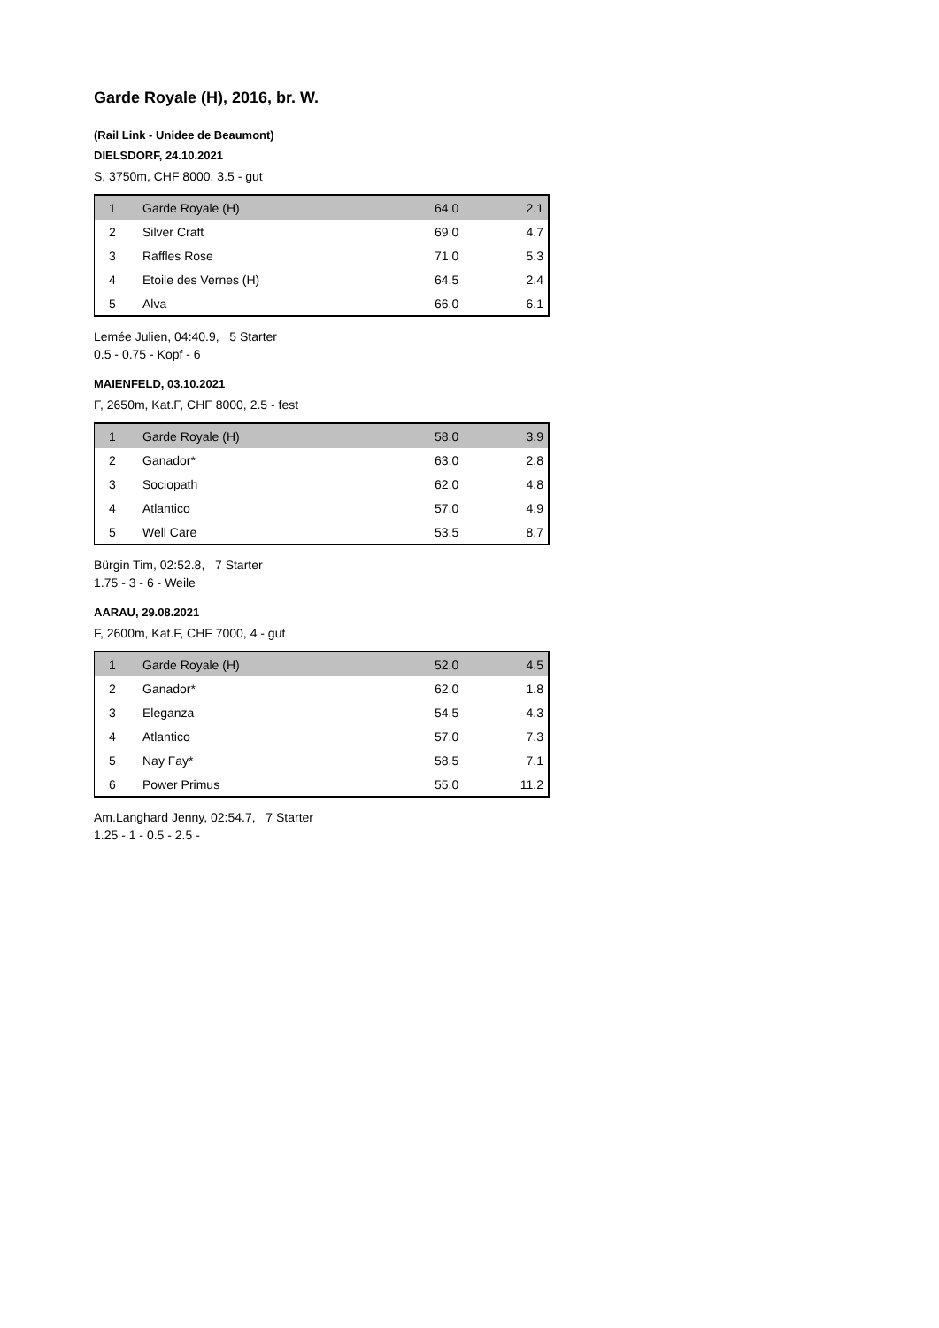Garde Royale (H), 2016, br. W.
(Rail Link - Unidee de Beaumont)
DIELSDORF, 24.10.2021
S, 3750m, CHF 8000, 3.5 - gut
| 1 | Garde Royale (H) | 64.0 | 2.1 |
| 2 | Silver Craft | 69.0 | 4.7 |
| 3 | Raffles Rose | 71.0 | 5.3 |
| 4 | Etoile des Vernes (H) | 64.5 | 2.4 |
| 5 | Alva | 66.0 | 6.1 |
Lemée Julien, 04:40.9, 5 Starter
0.5 - 0.75 - Kopf - 6
MAIENFELD, 03.10.2021
F, 2650m, Kat.F, CHF 8000, 2.5 - fest
| 1 | Garde Royale (H) | 58.0 | 3.9 |
| 2 | Ganador* | 63.0 | 2.8 |
| 3 | Sociopath | 62.0 | 4.8 |
| 4 | Atlantico | 57.0 | 4.9 |
| 5 | Well Care | 53.5 | 8.7 |
Bürgin Tim, 02:52.8, 7 Starter
1.75 - 3 - 6 - Weile
AARAU, 29.08.2021
F, 2600m, Kat.F, CHF 7000, 4 - gut
| 1 | Garde Royale (H) | 52.0 | 4.5 |
| 2 | Ganador* | 62.0 | 1.8 |
| 3 | Eleganza | 54.5 | 4.3 |
| 4 | Atlantico | 57.0 | 7.3 |
| 5 | Nay Fay* | 58.5 | 7.1 |
| 6 | Power Primus | 55.0 | 11.2 |
Am.Langhard Jenny, 02:54.7, 7 Starter
1.25 - 1 - 0.5 - 2.5 -